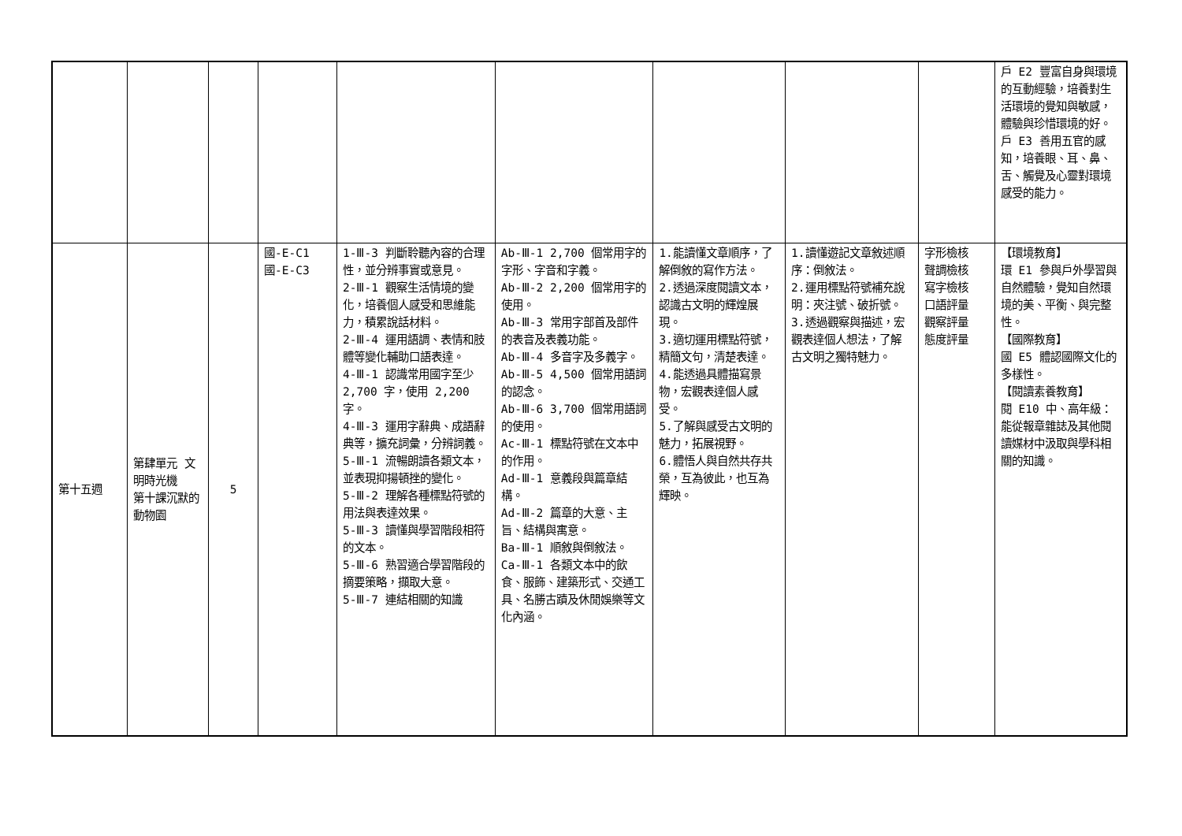| | | | | | | | | | 戶 E2 豐富自身與環境的互動經驗，培養對生活環境的覺知與敏感，體驗與珍惜環境的好。 戶 E3 善用五官的感知，培養眼、耳、鼻、舌、觸覺及心靈對環境感受的能力。 |
| 第十五週 | 第肆單元 文明時光機 第十課沉默的動物園 | 5 | 國-E-C1 國-E-C3 | 1-Ⅲ-3 判斷聆聽內容的合理性，並分辨事實或意見。 2-Ⅲ-1 觀察生活情境的變化，培養個人感受和思維能力，積累說話材料。 2-Ⅲ-4 運用語調、表情和肢體等變化輔助口語表達。 4-Ⅲ-1 認識常用國字至少 2,700 字，使用 2,200 字。 4-Ⅲ-3 運用字辭典、成語辭典等，擴充詞彙，分辨詞義。 5-Ⅲ-1 流暢朗讀各類文本，並表現抑揚頓挫的變化。 5-Ⅲ-2 理解各種標點符號的用法與表達效果。 5-Ⅲ-3 讀懂與學習階段相符的文本。 5-Ⅲ-6 熟習適合學習階段的摘要策略，擷取大意。 5-Ⅲ-7 連結相關的知識 | Ab-Ⅲ-1 2,700 個常用字的字形、字音和字義。 Ab-Ⅲ-2 2,200 個常用字的使用。 Ab-Ⅲ-3 常用字部首及部件的表音及表義功能。 Ab-Ⅲ-4 多音字及多義字。 Ab-Ⅲ-5 4,500 個常用語詞的認念。 Ab-Ⅲ-6 3,700 個常用語詞的使用。 Ac-Ⅲ-1 標點符號在文本中的作用。 Ad-Ⅲ-1 意義段與篇章結構。 Ad-Ⅲ-2 篇章的大意、主旨、結構與寓意。 Ba-Ⅲ-1 順敘與倒敘法。 Ca-Ⅲ-1 各類文本中的飲食、服飾、建築形式、交通工具、名勝古蹟及休閒娛樂等文化內涵。 | 1.能讀懂文章順序，了解倒敘的寫作方法。 2.透過深度閱讀文本，認識古文明的輝煌展現。 3.適切運用標點符號，精簡文句，清楚表達。 4.能透過具體描寫景物，宏觀表達個人感受。 5.了解與感受古文明的魅力，拓展視野。 6.體悟人與自然共存共榮，互為彼此，也互為輝映。 | 1.讀懂遊記文章敘述順序：倒敘法。 2.運用標點符號補充說明：夾注號、破折號。 3.透過觀察與描述，宏觀表達個人想法，了解古文明之獨特魅力。 | 字形檢核 聲調檢核 寫字檢核 口語評量 觀察評量 態度評量 | 【環境教育】 環 E1 參與戶外學習與自然體驗，覺知自然環境的美、平衡、與完整性。 【國際教育】 國 E5 體認國際文化的多樣性。 【閱讀素養教育】 閱 E10 中、高年級：能從報章雜誌及其他閱讀媒材中汲取與學科相關的知識。 |